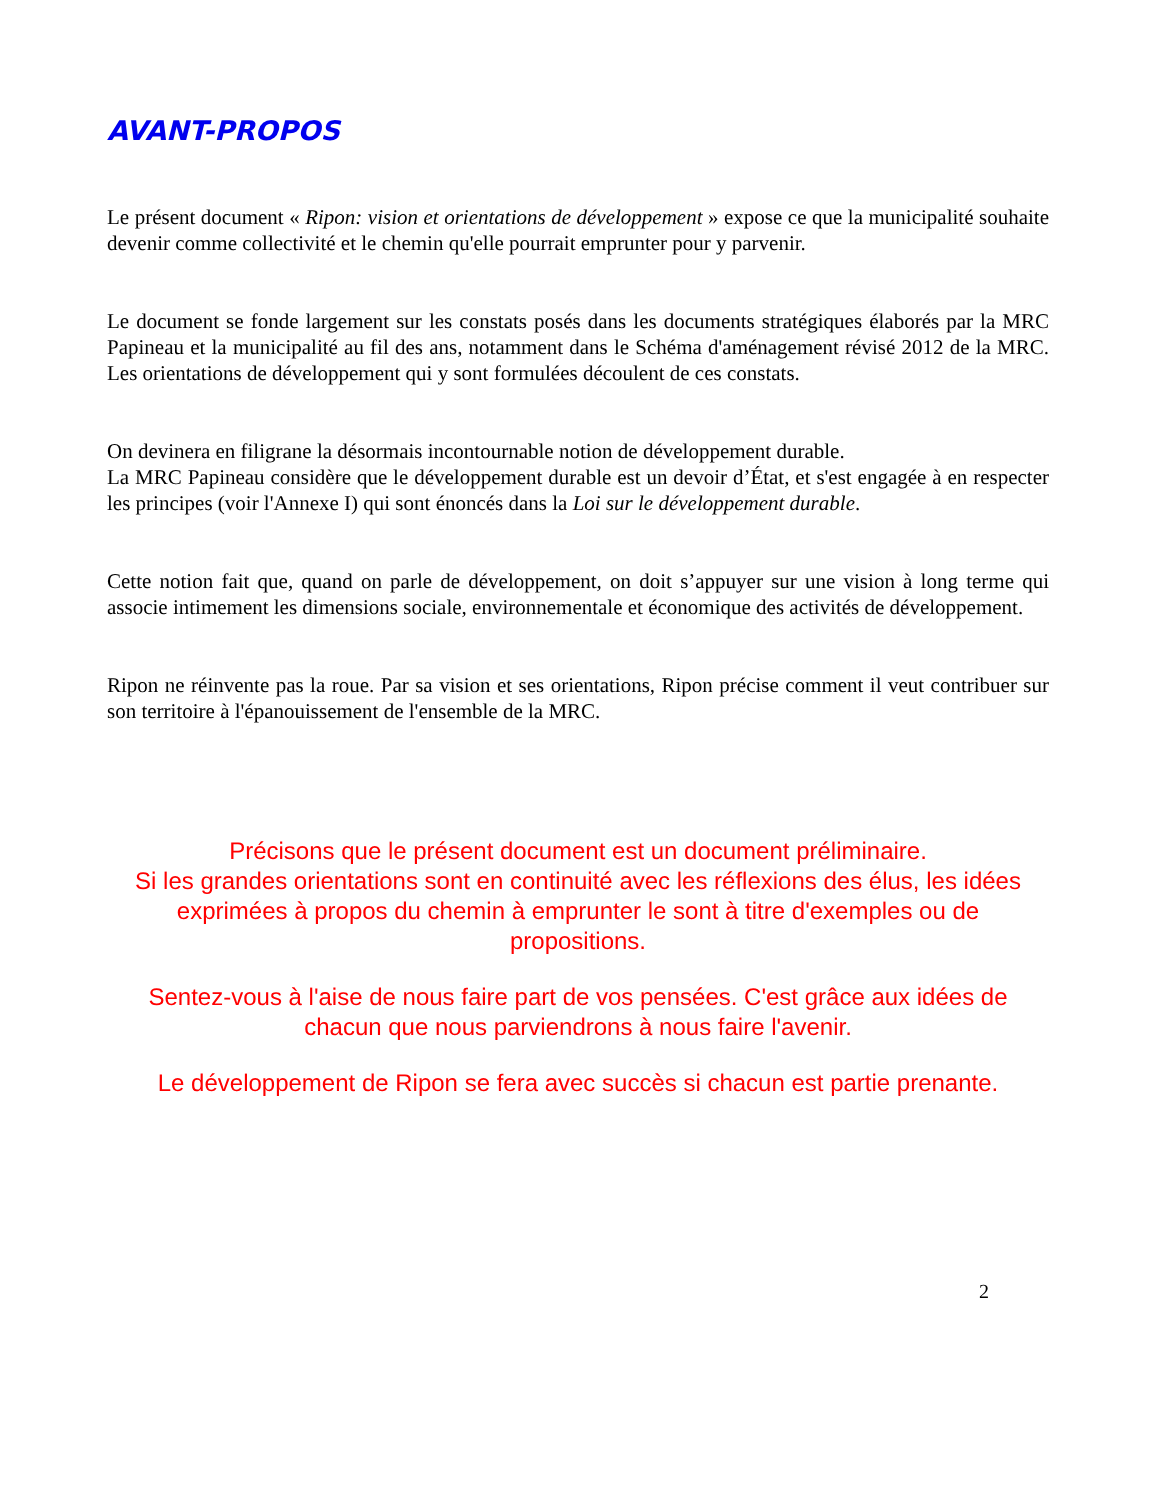AVANT-PROPOS
Le présent document « Ripon: vision et orientations de développement » expose ce que la municipalité souhaite devenir comme collectivité et le chemin qu'elle pourrait emprunter pour y parvenir.
Le document se fonde largement sur les constats posés dans les documents stratégiques élaborés par la MRC Papineau et la municipalité au fil des ans, notamment dans le Schéma d'aménagement révisé 2012 de la MRC. Les orientations de développement qui y sont formulées découlent de ces constats.
On devinera en filigrane la désormais incontournable notion de développement durable.
La MRC Papineau considère que le développement durable est un devoir d’État, et s'est engagée à en respecter les principes (voir l'Annexe I) qui sont énoncés dans la Loi sur le développement durable.
Cette notion fait que, quand on parle de développement, on doit s’appuyer sur une vision à long terme qui associe intimement les dimensions sociale, environnementale et économique des activités de développement.
Ripon ne réinvente pas la roue. Par sa vision et ses orientations, Ripon précise comment il veut contribuer sur son territoire à l'épanouissement de l'ensemble de la MRC.
Précisons que le présent document est un document préliminaire.
Si les grandes orientations sont en continuité avec les réflexions des élus, les idées exprimées à propos du chemin à emprunter le sont à titre d'exemples ou de propositions.
Sentez-vous à l'aise de nous faire part de vos pensées. C'est grâce aux idées de chacun que nous parviendrons à nous faire l'avenir.
Le développement de Ripon se fera avec succès si chacun est partie prenante.
2